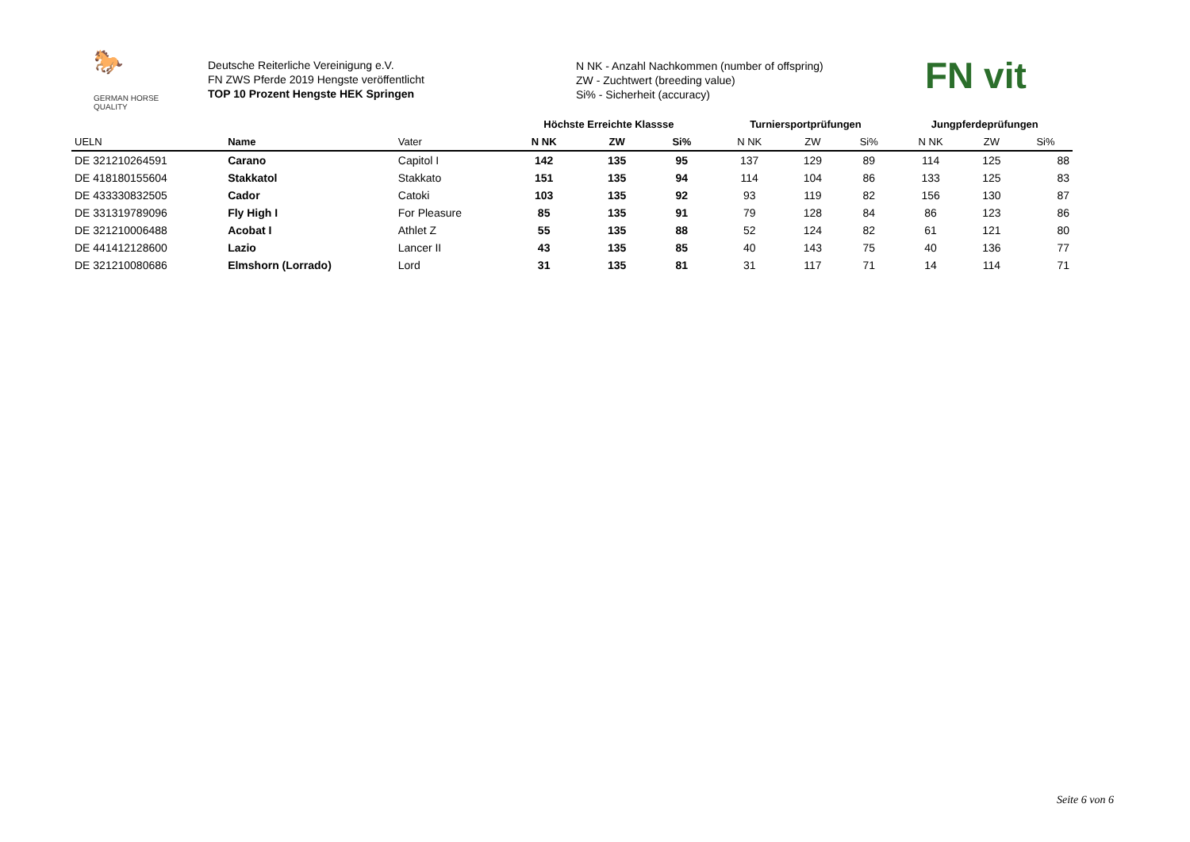🐎
GERMAN HORSE
QUALITY
Deutsche Reiterliche Vereinigung e.V.
FN ZWS Pferde 2019 Hengste veröffentlicht
TOP 10 Prozent Hengste HEK Springen
N NK - Anzahl Nachkommen (number of offspring)
ZW - Zuchtwert (breeding value)
Si% - Sicherheit (accuracy)
FN vit
| | | | Höchste Erreichte Klassse | | | Turniersportprüfungen | | | Jungpferdeprüfungen | | |
| --- | --- | --- | --- | --- | --- | --- | --- | --- | --- | --- | --- |
| UELN | Name | Vater | N NK | ZW | Si% | N NK | ZW | Si% | N NK | ZW | Si% |
| DE 321210264591 | Carano | Capitol I | 142 | 135 | 95 | 137 | 129 | 89 | 114 | 125 | 88 |
| DE 418180155604 | Stakkatol | Stakkato | 151 | 135 | 94 | 114 | 104 | 86 | 133 | 125 | 83 |
| DE 433330832505 | Cador | Catoki | 103 | 135 | 92 | 93 | 119 | 82 | 156 | 130 | 87 |
| DE 331319789096 | Fly High I | For Pleasure | 85 | 135 | 91 | 79 | 128 | 84 | 86 | 123 | 86 |
| DE 321210006488 | Acobat I | Athlet Z | 55 | 135 | 88 | 52 | 124 | 82 | 61 | 121 | 80 |
| DE 441412128600 | Lazio | Lancer II | 43 | 135 | 85 | 40 | 143 | 75 | 40 | 136 | 77 |
| DE 321210080686 | Elmshorn (Lorrado) | Lord | 31 | 135 | 81 | 31 | 117 | 71 | 14 | 114 | 71 |
Seite 6 von 6